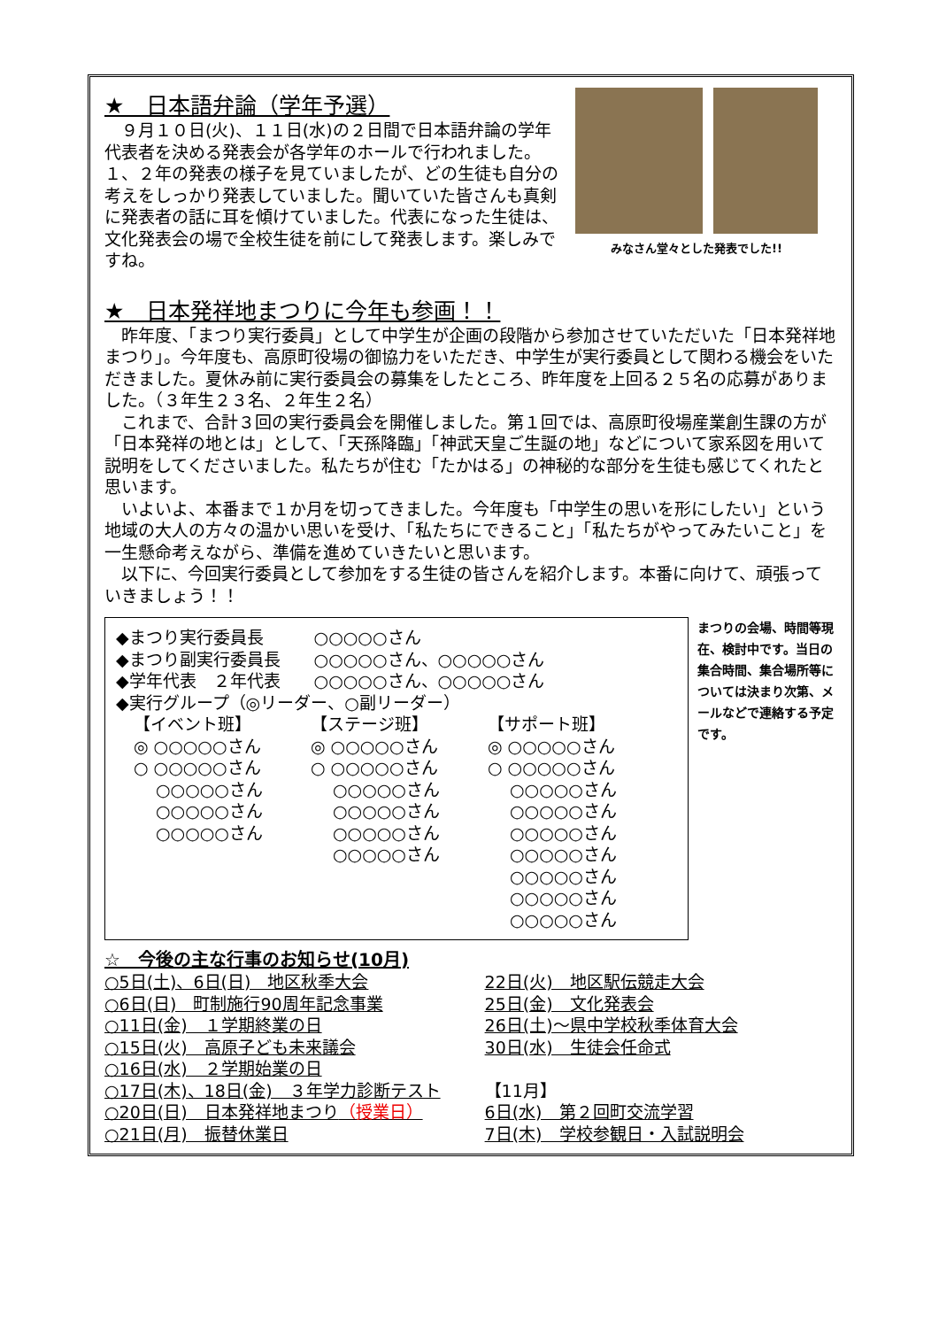★　日本語弁論（学年予選）
　９月１０日(火)、１１日(水)の２日間で日本語弁論の学年代表者を決める発表会が各学年のホールで行われました。１、２年の発表の様子を見ていましたが、どの生徒も自分の考えをしっかり発表していました。聞いていた皆さんも真剣に発表者の話に耳を傾けていました。代表になった生徒は、文化発表会の場で全校生徒を前にして発表します。楽しみですね。
みなさん堂々とした発表でした!!
★　日本発祥地まつりに今年も参画！！
　昨年度、「まつり実行委員」として中学生が企画の段階から参加させていただいた「日本発祥地まつり」。今年度も、高原町役場の御協力をいただき、中学生が実行委員として関わる機会をいただきました。夏休み前に実行委員会の募集をしたところ、昨年度を上回る２５名の応募がありました。（３年生２３名、２年生２名）
　これまで、合計３回の実行委員会を開催しました。第１回では、高原町役場産業創生課の方が「日本発祥の地とは」として、「天孫降臨」「神武天皇ご生誕の地」などについて家系図を用いて説明をしてくださいました。私たちが住む「たかはる」の神秘的な部分を生徒も感じてくれたと思います。
　いよいよ、本番まで１か月を切ってきました。今年度も「中学生の思いを形にしたい」という地域の大人の方々の温かい思いを受け、「私たちにできること」「私たちがやってみたいこと」を一生懸命考えながら、準備を進めていきたいと思います。
　以下に、今回実行委員として参加をする生徒の皆さんを紹介します。本番に向けて、頑張っていきましょう！！
◆まつり実行委員長　　　○○○○○さん
◆まつり副実行委員長　　○○○○○さん、○○○○○さん
◆学年代表　２年代表　　○○○○○さん、○○○○○さん
◆実行グループ（◎リーダー、○副リーダー）
【イベント班】
◎ ○○○○○さん
○ ○○○○○さん
　 ○○○○○さん
　 ○○○○○さん
　 ○○○○○さん
【ステージ班】
◎ ○○○○○さん
○ ○○○○○さん
　 ○○○○○さん
　 ○○○○○さん
　 ○○○○○さん
　 ○○○○○さん
【サポート班】
◎ ○○○○○さん
○ ○○○○○さん
　 ○○○○○さん
　 ○○○○○さん
　 ○○○○○さん
　 ○○○○○さん
　 ○○○○○さん
　 ○○○○○さん
　 ○○○○○さん
まつりの会場、時間等現在、検討中です。当日の集合時間、集合場所等については決まり次第、メールなどで連絡する予定です。
☆　今後の主な行事のお知らせ(10月)
○5日(土)、6日(日)　地区秋季大会
○6日(日)　町制施行90周年記念事業
○11日(金)　１学期終業の日
○15日(火)　高原子ども未来議会
○16日(水)　２学期始業の日
○17日(木)、18日(金)　３年学力診断テスト
○20日(日)　日本発祥地まつり（授業日）
○21日(月)　振替休業日
22日(火)　地区駅伝競走大会
25日(金)　文化発表会
26日(土)～県中学校秋季体育大会
30日(水)　生徒会任命式
【11月】
6日(水)　第２回町交流学習
7日(木)　学校参観日・入試説明会